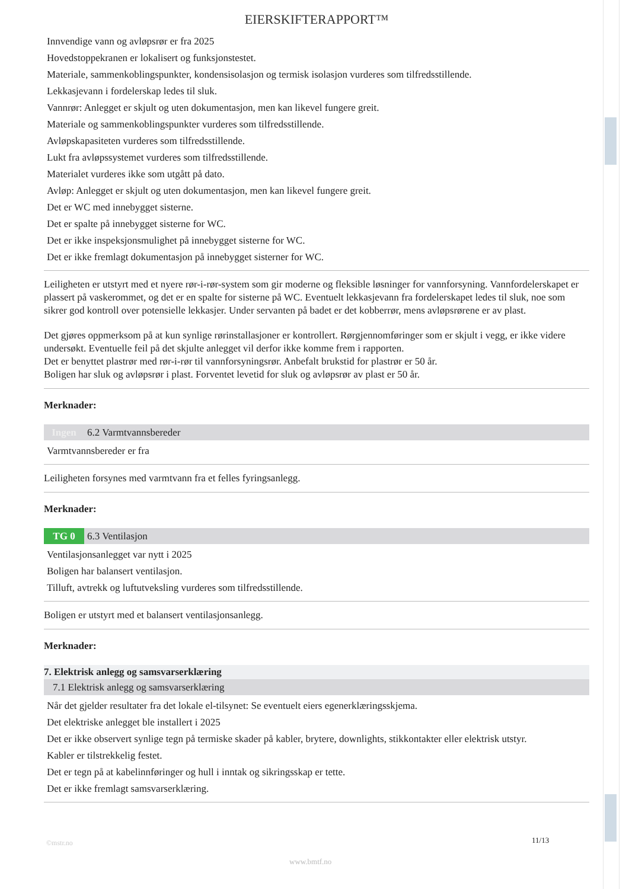EIERSKIFTERAPPORT™
Innvendige vann og avløpsrør er fra 2025
Hovedstoppekranen er lokalisert og funksjonstestet.
Materiale, sammenkoblingspunkter, kondensisolasjon og termisk isolasjon vurderes som tilfredsstillende.
Lekkasjevann i fordelerskap ledes til sluk.
Vannrør: Anlegget er skjult og uten dokumentasjon, men kan likevel fungere greit.
Materiale og sammenkoblingspunkter vurderes som tilfredsstillende.
Avløpskapasiteten vurderes som tilfredsstillende.
Lukt fra avløpssystemet vurderes som tilfredsstillende.
Materialet vurderes ikke som utgått på dato.
Avløp: Anlegget er skjult og uten dokumentasjon, men kan likevel fungere greit.
Det er WC med innebygget sisterne.
Det er spalte på innebygget sisterne for WC.
Det er ikke inspeksjonsmulighet på innebygget sisterne for WC.
Det er ikke fremlagt dokumentasjon på innebygget sisterner for WC.
Leiligheten er utstyrt med et nyere rør-i-rør-system som gir moderne og fleksible løsninger for vannforsyning. Vannfordelerskapet er plassert på vaskerommet, og det er en spalte for sisterne på WC. Eventuelt lekkasjevann fra fordelerskapet ledes til sluk, noe som sikrer god kontroll over potensielle lekkasjer. Under servanten på badet er det kobberrør, mens avløpsrørene er av plast.
Det gjøres oppmerksom på at kun synlige rørinstallasjoner er kontrollert. Rørgjennomføringer som er skjult i vegg, er ikke videre undersøkt. Eventuelle feil på det skjulte anlegget vil derfor ikke komme frem i rapporten.
Det er benyttet plastrør med rør-i-rør til vannforsyningsrør. Anbefalt brukstid for plastrør er 50 år.
Boligen har sluk og avløpsrør i plast. Forventet levetid for sluk og avløpsrør av plast er 50 år.
Merknader:
Ingen 6.2 Varmtvannsbereder
Varmtvannsbereder er fra
Leiligheten forsynes med varmtvann fra et felles fyringsanlegg.
Merknader:
TG 0 6.3 Ventilasjon
Ventilasjonsanlegget var nytt i 2025
Boligen har balansert ventilasjon.
Tilluft, avtrekk og luftutveksling vurderes som tilfredsstillende.
Boligen er utstyrt med et balansert ventilasjonsanlegg.
Merknader:
7. Elektrisk anlegg og samsvarserklæring
7.1 Elektrisk anlegg og samsvarserklæring
Når det gjelder resultater fra det lokale el-tilsynet: Se eventuelt eiers egenerklæringsskjema.
Det elektriske anlegget ble installert i 2025
Det er ikke observert synlige tegn på termiske skader på kabler, brytere, downlights, stikkontakter eller elektrisk utstyr.
Kabler er tilstrekkelig festet.
Det er tegn på at kabelinnføringer og hull i inntak og sikringsskap er tette.
Det er ikke fremlagt samsvarserklæring.
©mstr.no 11/13
www.bmtf.no